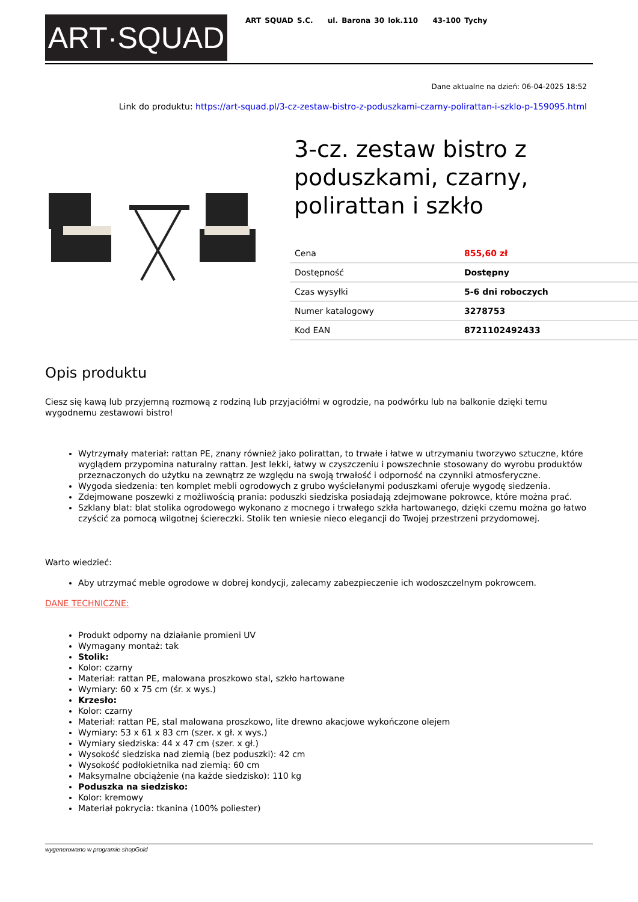ART·SQUAD
ART SQUAD S.C. ul. Barona 30 lok.110 43-100 Tychy
Dane aktualne na dzień: 06-04-2025 18:52
Link do produktu: https://art-squad.pl/3-cz-zestaw-bistro-z-poduszkami-czarny-polirattan-i-szklo-p-159095.html
3-cz. zestaw bistro z poduszkami, czarny, polirattan i szkło
| Cena | 855,60 zł |
| Dostępność | Dostępny |
| Czas wysyłki | 5-6 dni roboczych |
| Numer katalogowy | 3278753 |
| Kod EAN | 8721102492433 |
Opis produktu
Ciesz się kawą lub przyjemną rozmową z rodziną lub przyjaciółmi w ogrodzie, na podwórku lub na balkonie dzięki temu wygodnemu zestawowi bistro!
Wytrzymały materiał: rattan PE, znany również jako polirattan, to trwałe i łatwe w utrzymaniu tworzywo sztuczne, które wyglądem przypomina naturalny rattan. Jest lekki, łatwy w czyszczeniu i powszechnie stosowany do wyrobu produktów przeznaczonych do użytku na zewnątrz ze względu na swoją trwałość i odporność na czynniki atmosferyczne.
Wygoda siedzenia: ten komplet mebli ogrodowych z grubo wyściełanymi poduszkami oferuje wygodę siedzenia.
Zdejmowane poszewki z możliwością prania: poduszki siedziska posiadają zdejmowane pokrowce, które można prać.
Szklany blat: blat stolika ogrodowego wykonano z mocnego i trwałego szkła hartowanego, dzięki czemu można go łatwo czyścić za pomocą wilgotnej ściereczki. Stolik ten wniesie nieco elegancji do Twojej przestrzeni przydomowej.
Warto wiedzieć:
Aby utrzymać meble ogrodowe w dobrej kondycji, zalecamy zabezpieczenie ich wodoszczelnym pokrowcem.
DANE TECHNICZNE:
Produkt odporny na działanie promieni UV
Wymagany montaż: tak
Stolik:
Kolor: czarny
Materiał: rattan PE, malowana proszkowo stal, szkło hartowane
Wymiary: 60 x 75 cm (śr. x wys.)
Krzesło:
Kolor: czarny
Materiał: rattan PE, stal malowana proszkowo, lite drewno akacjowe wykończone olejem
Wymiary: 53 x 61 x 83 cm (szer. x gł. x wys.)
Wymiary siedziska: 44 x 47 cm (szer. x gł.)
Wysokość siedziska nad ziemią (bez poduszki): 42 cm
Wysokość podłokietnika nad ziemią: 60 cm
Maksymalne obciążenie (na każde siedzisko): 110 kg
Poduszka na siedzisko:
Kolor: kremowy
Materiał pokrycia: tkanina (100% poliester)
wygenerowano w programie shopGold